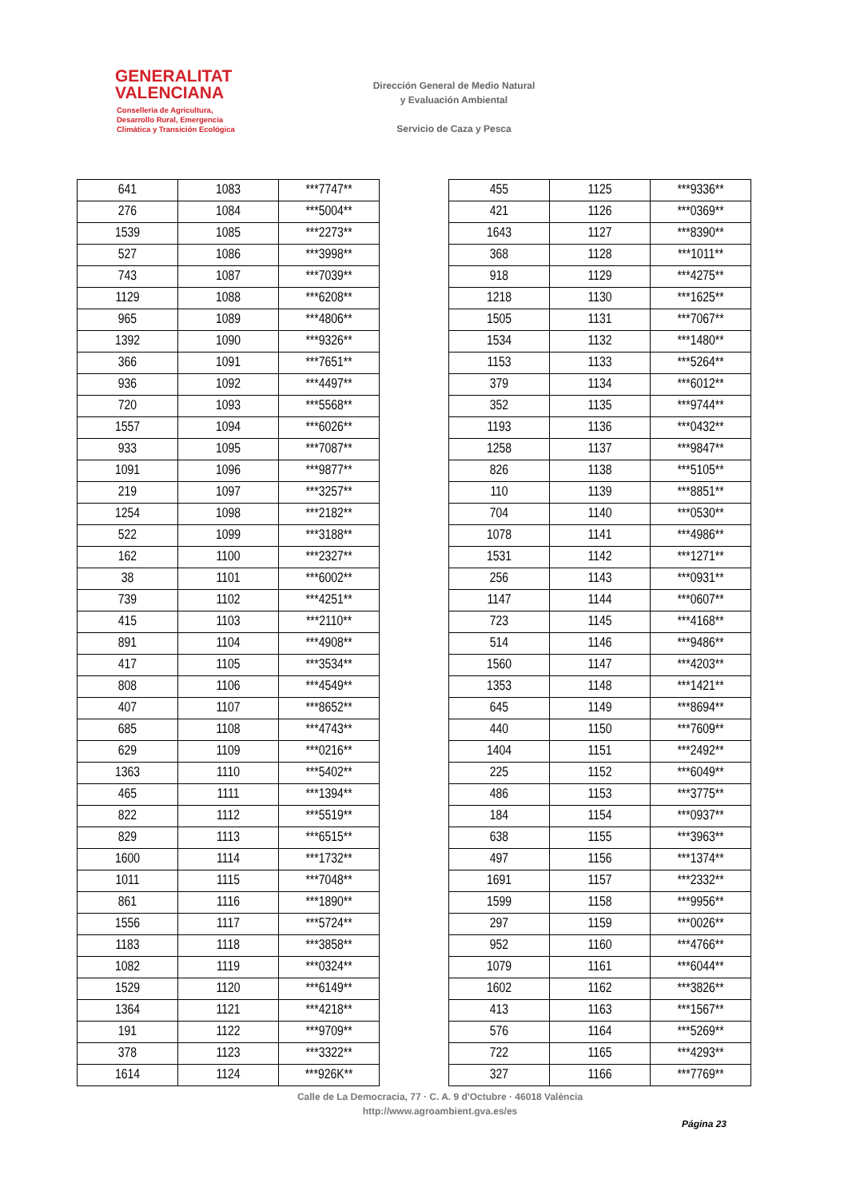GENERALITAT
VALENCIANA
Conselleria de Agricultura,
Desarrollo Rural, Emergencia
Climática y Transición Ecológica
Dirección General de Medio Natural
y Evaluación Ambiental
Servicio de Caza y Pesca
| 641 | 1083 | ***7747** |
| 276 | 1084 | ***5004** |
| 1539 | 1085 | ***2273** |
| 527 | 1086 | ***3998** |
| 743 | 1087 | ***7039** |
| 1129 | 1088 | ***6208** |
| 965 | 1089 | ***4806** |
| 1392 | 1090 | ***9326** |
| 366 | 1091 | ***7651** |
| 936 | 1092 | ***4497** |
| 720 | 1093 | ***5568** |
| 1557 | 1094 | ***6026** |
| 933 | 1095 | ***7087** |
| 1091 | 1096 | ***9877** |
| 219 | 1097 | ***3257** |
| 1254 | 1098 | ***2182** |
| 522 | 1099 | ***3188** |
| 162 | 1100 | ***2327** |
| 38 | 1101 | ***6002** |
| 739 | 1102 | ***4251** |
| 415 | 1103 | ***2110** |
| 891 | 1104 | ***4908** |
| 417 | 1105 | ***3534** |
| 808 | 1106 | ***4549** |
| 407 | 1107 | ***8652** |
| 685 | 1108 | ***4743** |
| 629 | 1109 | ***0216** |
| 1363 | 1110 | ***5402** |
| 465 | 1111 | ***1394** |
| 822 | 1112 | ***5519** |
| 829 | 1113 | ***6515** |
| 1600 | 1114 | ***1732** |
| 1011 | 1115 | ***7048** |
| 861 | 1116 | ***1890** |
| 1556 | 1117 | ***5724** |
| 1183 | 1118 | ***3858** |
| 1082 | 1119 | ***0324** |
| 1529 | 1120 | ***6149** |
| 1364 | 1121 | ***4218** |
| 191 | 1122 | ***9709** |
| 378 | 1123 | ***3322** |
| 1614 | 1124 | ***926K** |
| 455 | 1125 | ***9336** |
| 421 | 1126 | ***0369** |
| 1643 | 1127 | ***8390** |
| 368 | 1128 | ***1011** |
| 918 | 1129 | ***4275** |
| 1218 | 1130 | ***1625** |
| 1505 | 1131 | ***7067** |
| 1534 | 1132 | ***1480** |
| 1153 | 1133 | ***5264** |
| 379 | 1134 | ***6012** |
| 352 | 1135 | ***9744** |
| 1193 | 1136 | ***0432** |
| 1258 | 1137 | ***9847** |
| 826 | 1138 | ***5105** |
| 110 | 1139 | ***8851** |
| 704 | 1140 | ***0530** |
| 1078 | 1141 | ***4986** |
| 1531 | 1142 | ***1271** |
| 256 | 1143 | ***0931** |
| 1147 | 1144 | ***0607** |
| 723 | 1145 | ***4168** |
| 514 | 1146 | ***9486** |
| 1560 | 1147 | ***4203** |
| 1353 | 1148 | ***1421** |
| 645 | 1149 | ***8694** |
| 440 | 1150 | ***7609** |
| 1404 | 1151 | ***2492** |
| 225 | 1152 | ***6049** |
| 486 | 1153 | ***3775** |
| 184 | 1154 | ***0937** |
| 638 | 1155 | ***3963** |
| 497 | 1156 | ***1374** |
| 1691 | 1157 | ***2332** |
| 1599 | 1158 | ***9956** |
| 297 | 1159 | ***0026** |
| 952 | 1160 | ***4766** |
| 1079 | 1161 | ***6044** |
| 1602 | 1162 | ***3826** |
| 413 | 1163 | ***1567** |
| 576 | 1164 | ***5269** |
| 722 | 1165 | ***4293** |
| 327 | 1166 | ***7769** |
Calle de La Democracia, 77 · C. A. 9 d'Octubre · 46018 València
http://www.agroambient.gva.es/es
Página 23